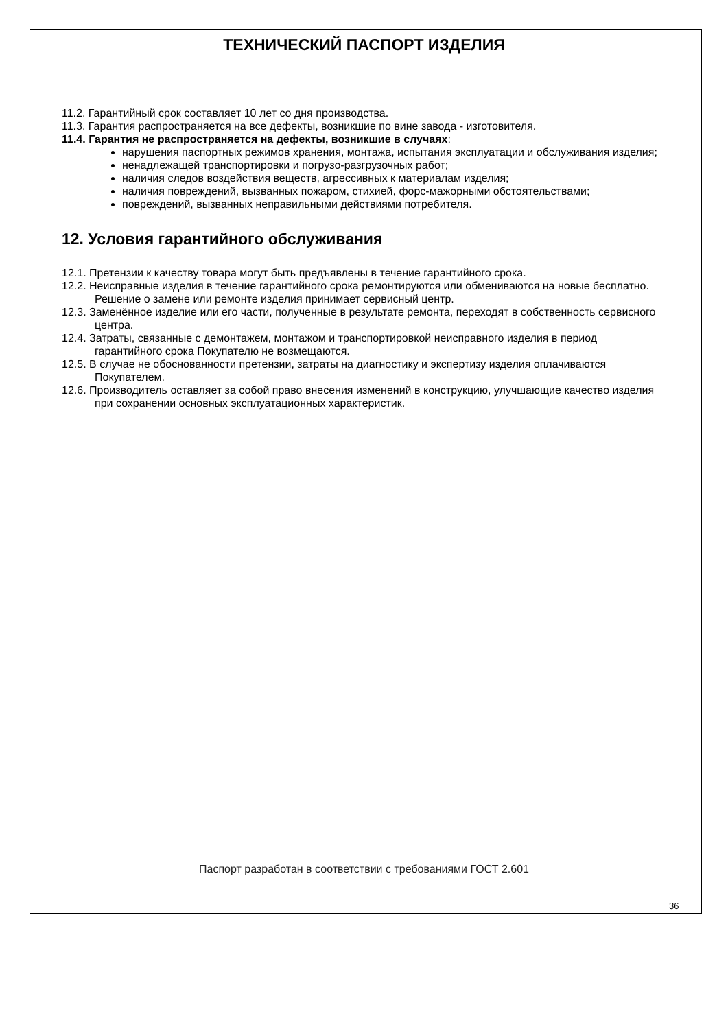ТЕХНИЧЕСКИЙ ПАСПОРТ ИЗДЕЛИЯ
11.2. Гарантийный срок составляет 10 лет со дня производства.
11.3. Гарантия распространяется на все дефекты, возникшие по вине завода - изготовителя.
11.4. Гарантия не распространяется на дефекты, возникшие в случаях:
нарушения паспортных режимов хранения, монтажа, испытания эксплуатации и обслуживания изделия;
ненадлежащей транспортировки и погрузо-разгрузочных работ;
наличия следов воздействия веществ, агрессивных к материалам изделия;
наличия повреждений, вызванных пожаром, стихией, форс-мажорными обстоятельствами;
повреждений, вызванных неправильными действиями потребителя.
12. Условия гарантийного обслуживания
12.1. Претензии к качеству товара могут быть предъявлены в течение гарантийного срока.
12.2. Неисправные изделия в течение гарантийного срока ремонтируются или обмениваются на новые бесплатно. Решение о замене или ремонте изделия принимает сервисный центр.
12.3. Заменённое изделие или его части, полученные в результате ремонта, переходят в собственность сервисного центра.
12.4. Затраты, связанные с демонтажем, монтажом и транспортировкой неисправного изделия в период гарантийного срока Покупателю не возмещаются.
12.5. В случае не обоснованности претензии, затраты на диагностику и экспертизу изделия оплачиваются Покупателем.
12.6. Производитель оставляет за собой право внесения изменений в конструкцию, улучшающие качество изделия при сохранении основных эксплуатационных характеристик.
Паспорт разработан в соответствии с требованиями ГОСТ 2.601
36